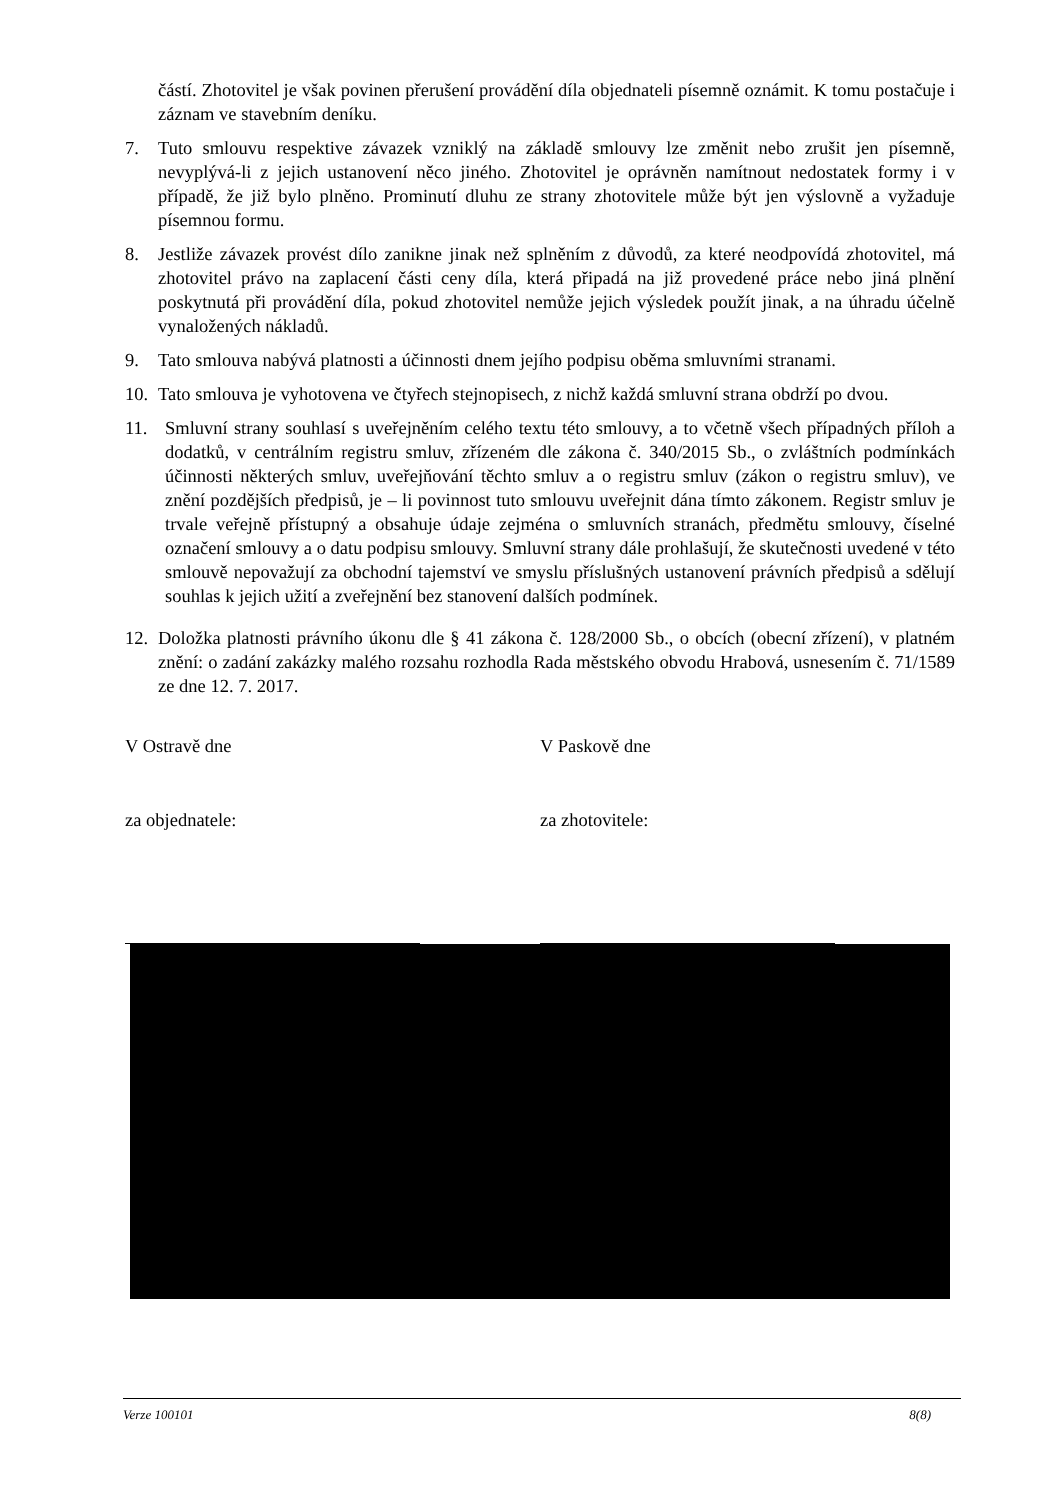částí. Zhotovitel je však povinen přerušení provádění díla objednateli písemně oznámit. K tomu postačuje i záznam ve stavebním deníku.
7. Tuto smlouvu respektive závazek vzniklý na základě smlouvy lze změnit nebo zrušit jen písemně, nevyplývá-li z jejich ustanovení něco jiného. Zhotovitel je oprávněn namítnout nedostatek formy i v případě, že již bylo plněno. Prominutí dluhu ze strany zhotovitele může být jen výslovně a vyžaduje písemnou formu.
8. Jestliže závazek provést dílo zanikne jinak než splněním z důvodů, za které neodpovídá zhotovitel, má zhotovitel právo na zaplacení části ceny díla, která připadá na již provedené práce nebo jiná plnění poskytnutá při provádění díla, pokud zhotovitel nemůže jejich výsledek použít jinak, a na úhradu účelně vynaložených nákladů.
9. Tato smlouva nabývá platnosti a účinnosti dnem jejího podpisu oběma smluvními stranami.
10. Tato smlouva je vyhotovena ve čtyřech stejnopisech, z nichž každá smluvní strana obdrží po dvou.
11. Smluvní strany souhlasí s uveřejněním celého textu této smlouvy, a to včetně všech případných příloh a dodatků, v centrálním registru smluv, zřízeném dle zákona č. 340/2015 Sb., o zvláštních podmínkách účinnosti některých smluv, uveřejňování těchto smluv a o registru smluv (zákon o registru smluv), ve znění pozdějších předpisů, je – li povinnost tuto smlouvu uveřejnit dána tímto zákonem. Registr smluv je trvale veřejně přístupný a obsahuje údaje zejména o smluvních stranách, předmětu smlouvy, číselné označení smlouvy a o datu podpisu smlouvy. Smluvní strany dále prohlašují, že skutečnosti uvedené v této smlouvě nepovažují za obchodní tajemství ve smyslu příslušných ustanovení právních předpisů a sdělují souhlas k jejich užití a zveřejnění bez stanovení dalších podmínek.
12. Doložka platnosti právního úkonu dle § 41 zákona č. 128/2000 Sb., o obcích (obecní zřízení), v platném znění: o zadání zakázky malého rozsahu rozhodla Rada městského obvodu Hrabová, usnesením č. 71/1589 ze dne 12. 7. 2017.
V Ostravě dne V Paskově dne
za objednatele: za zhotovitele:
Verze 100101 8(8)